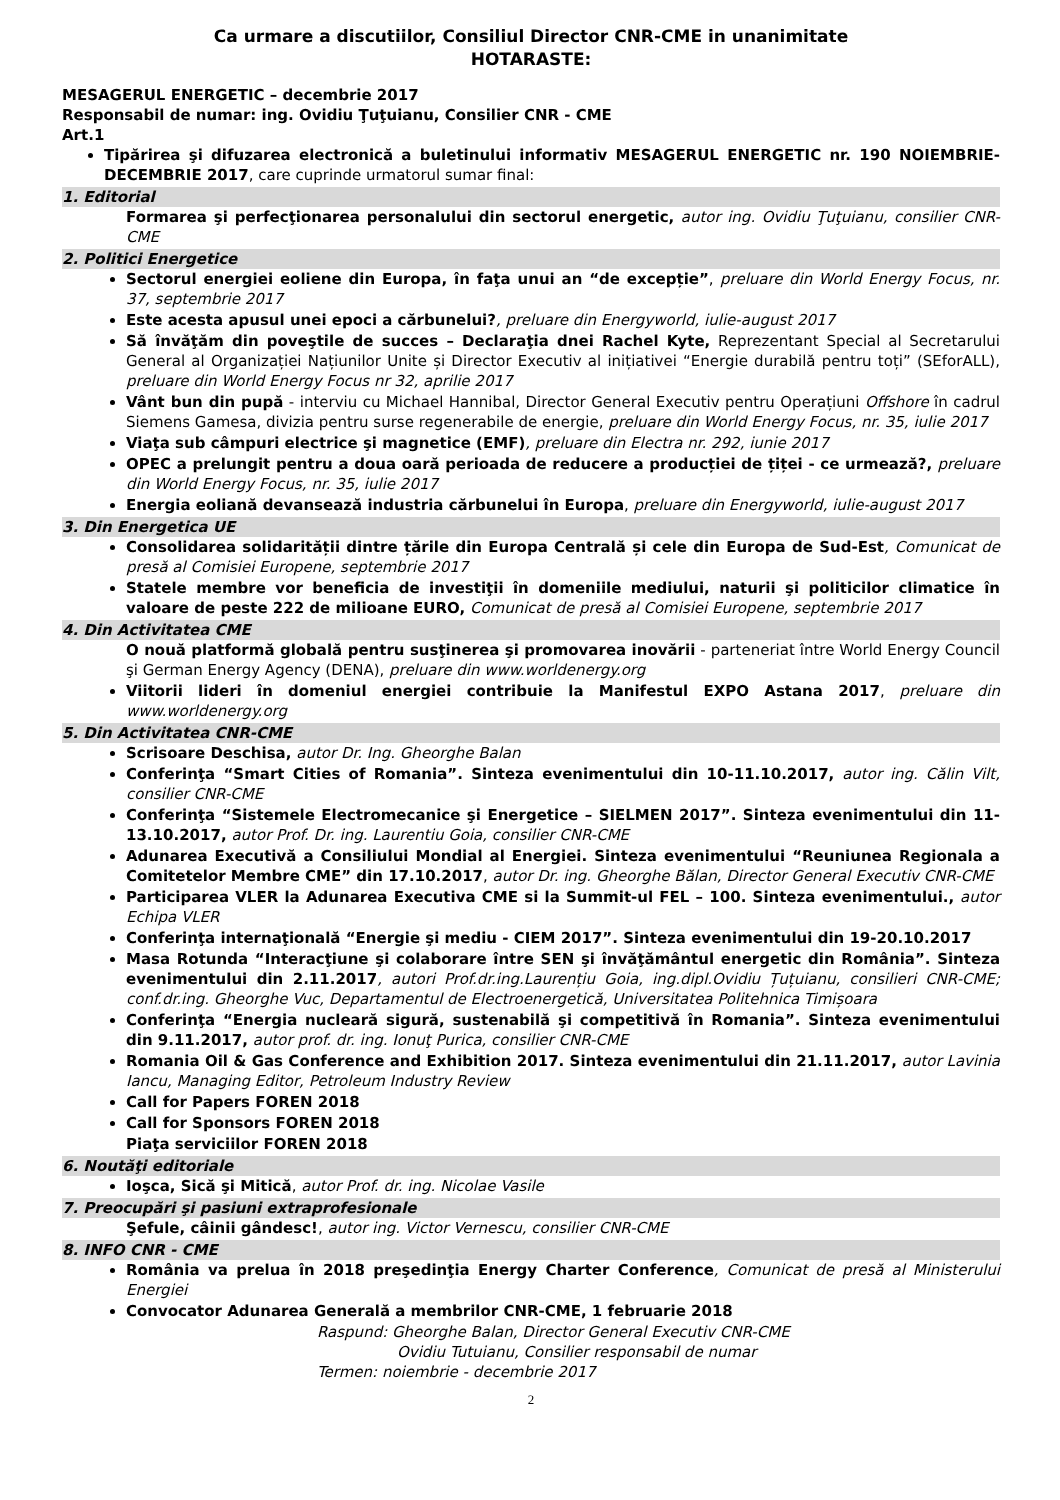Ca urmare a discutiilor, Consiliul Director CNR-CME in unanimitate
HOTARASTE:
MESAGERUL ENERGETIC – decembrie 2017
Responsabil de numar: ing. Ovidiu Ţuţuianu, Consilier CNR - CME
Art.1
Tipărirea şi difuzarea electronică a buletinului informativ MESAGERUL ENERGETIC nr. 190 NOIEMBRIE-DECEMBRIE 2017, care cuprinde urmatorul sumar final:
1. Editorial
Formarea şi perfecţionarea personalului din sectorul energetic, autor ing. Ovidiu Ţuţuianu, consilier CNR-CME
2. Politici Energetice
Sectorul energiei eoliene din Europa, în faţa unui an “de excepție”, preluare din World Energy Focus, nr. 37, septembrie 2017
Este acesta apusul unei epoci a cărbunelui?, preluare din Energyworld, iulie-august 2017
Să învăţăm din poveştile de succes – Declaraţia dnei Rachel Kyte, Reprezentant Special al Secretarului General al Organizației Națiunilor Unite și Director Executiv al inițiativei “Energie durabilă pentru toți” (SEforALL), preluare din World Energy Focus nr 32, aprilie 2017
Vânt bun din pupă - interviu cu Michael Hannibal, Director General Executiv pentru Operațiuni Offshore în cadrul Siemens Gamesa, divizia pentru surse regenerabile de energie, preluare din World Energy Focus, nr. 35, iulie 2017
Viaţa sub câmpuri electrice şi magnetice (EMF), preluare din Electra nr. 292, iunie 2017
OPEC a prelungit pentru a doua oară perioada de reducere a producției de țiței - ce urmează?, preluare din World Energy Focus, nr. 35, iulie 2017
Energia eoliană devansează industria cărbunelui în Europa, preluare din Energyworld, iulie-august 2017
3. Din Energetica UE
Consolidarea solidarității dintre țările din Europa Centrală și cele din Europa de Sud-Est, Comunicat de presă al Comisiei Europene, septembrie 2017
Statele membre vor beneficia de investiţii în domeniile mediului, naturii şi politicilor climatice în valoare de peste 222 de milioane EURO, Comunicat de presă al Comisiei Europene, septembrie 2017
4. Din Activitatea CME
O nouă platformă globală pentru susţinerea şi promovarea inovării - parteneriat între World Energy Council şi German Energy Agency (DENA), preluare din www.worldenergy.org
Viitorii lideri în domeniul energiei contribuie la Manifestul EXPO Astana 2017, preluare din www.worldenergy.org
5. Din Activitatea CNR-CME
Scrisoare Deschisa, autor Dr. Ing. Gheorghe Balan
Conferinţa “Smart Cities of Romania”. Sinteza evenimentului din 10-11.10.2017, autor ing. Călin Vilt, consilier CNR-CME
Conferinţa “Sistemele Electromecanice şi Energetice – SIELMEN 2017”. Sinteza evenimentului din 11-13.10.2017, autor Prof. Dr. ing. Laurentiu Goia, consilier CNR-CME
Adunarea Executivă a Consiliului Mondial al Energiei. Sinteza evenimentului “Reuniunea Regionala a Comitetelor Membre CME” din 17.10.2017, autor Dr. ing. Gheorghe Bălan, Director General Executiv CNR-CME
Participarea VLER la Adunarea Executiva CME si la Summit-ul FEL – 100. Sinteza evenimentului., autor Echipa VLER
Conferinţa internaţională “Energie şi mediu - CIEM 2017”. Sinteza evenimentului din 19-20.10.2017
Masa Rotunda “Interacţiune şi colaborare între SEN şi învăţământul energetic din România”. Sinteza evenimentului din 2.11.2017, autori Prof.dr.ing.Laurențiu Goia, ing.dipl.Ovidiu Țuțuianu, consilieri CNR-CME; conf.dr.ing. Gheorghe Vuc, Departamentul de Electroenergetică, Universitatea Politehnica Timișoara
Conferinţa “Energia nucleară sigură, sustenabilă şi competitivă în Romania”. Sinteza evenimentului din 9.11.2017, autor prof. dr. ing. Ionuţ Purica, consilier CNR-CME
Romania Oil & Gas Conference and Exhibition 2017. Sinteza evenimentului din 21.11.2017, autor Lavinia Iancu, Managing Editor, Petroleum Industry Review
Call for Papers FOREN 2018
Call for Sponsors FOREN 2018
Piaţa serviciilor FOREN 2018
6. Noutăţi editoriale
Ioşca, Sică şi Mitică, autor Prof. dr. ing. Nicolae Vasile
7. Preocupări şi pasiuni extraprofesionale
Şefule, câinii gândesc!, autor ing. Victor Vernescu, consilier CNR-CME
8. INFO CNR - CME
România va prelua în 2018 preşedinţia Energy Charter Conference, Comunicat de presă al Ministerului Energiei
Convocator Adunarea Generală a membrilor CNR-CME, 1 februarie 2018
Raspund: Gheorghe Balan, Director General Executiv CNR-CME
Ovidiu Tutuianu, Consilier responsabil de numar
Termen: noiembrie - decembrie 2017
2